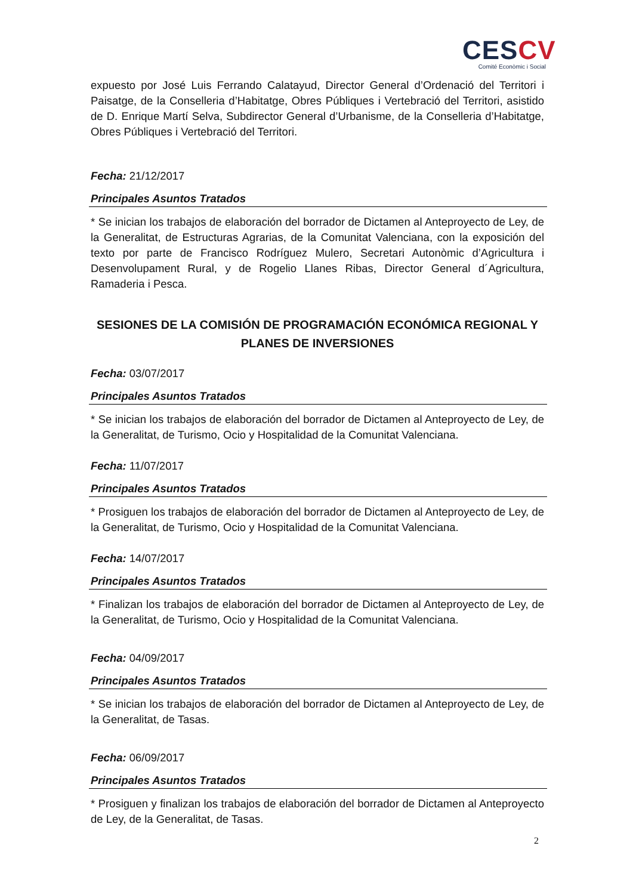CESCV
Comité Econòmic i Social
expuesto por José Luis Ferrando Calatayud, Director General d’Ordenació del Territori i Paisatge, de la Conselleria d’Habitatge, Obres Públiques i Vertebració del Territori, asistido de D. Enrique Martí Selva, Subdirector General d’Urbanisme, de la Conselleria d’Habitatge, Obres Públiques i Vertebració del Territori.
Fecha: 21/12/2017
Principales Asuntos Tratados
* Se inician los trabajos de elaboración del borrador de Dictamen al Anteproyecto de Ley, de la Generalitat, de Estructuras Agrarias, de la Comunitat Valenciana, con la exposición del texto por parte de Francisco Rodríguez Mulero, Secretari Autonòmic d’Agricultura i Desenvolupament Rural, y de Rogelio Llanes Ribas, Director General d´Agricultura, Ramaderia i Pesca.
SESIONES DE LA COMISIÓN DE PROGRAMACIÓN ECONÓMICA REGIONAL Y PLANES DE INVERSIONES
Fecha: 03/07/2017
Principales Asuntos Tratados
* Se inician los trabajos de elaboración del borrador de Dictamen al Anteproyecto de Ley, de la Generalitat, de Turismo, Ocio y Hospitalidad de la Comunitat Valenciana.
Fecha: 11/07/2017
Principales Asuntos Tratados
* Prosiguen los trabajos de elaboración del borrador de Dictamen al Anteproyecto de Ley, de la Generalitat, de Turismo, Ocio y Hospitalidad de la Comunitat Valenciana.
Fecha: 14/07/2017
Principales Asuntos Tratados
* Finalizan los trabajos de elaboración del borrador de Dictamen al Anteproyecto de Ley, de la Generalitat, de Turismo, Ocio y Hospitalidad de la Comunitat Valenciana.
Fecha: 04/09/2017
Principales Asuntos Tratados
* Se inician los trabajos de elaboración del borrador de Dictamen al Anteproyecto de Ley, de la Generalitat, de Tasas.
Fecha: 06/09/2017
Principales Asuntos Tratados
* Prosiguen y finalizan los trabajos de elaboración del borrador de Dictamen al Anteproyecto de Ley, de la Generalitat, de Tasas.
2